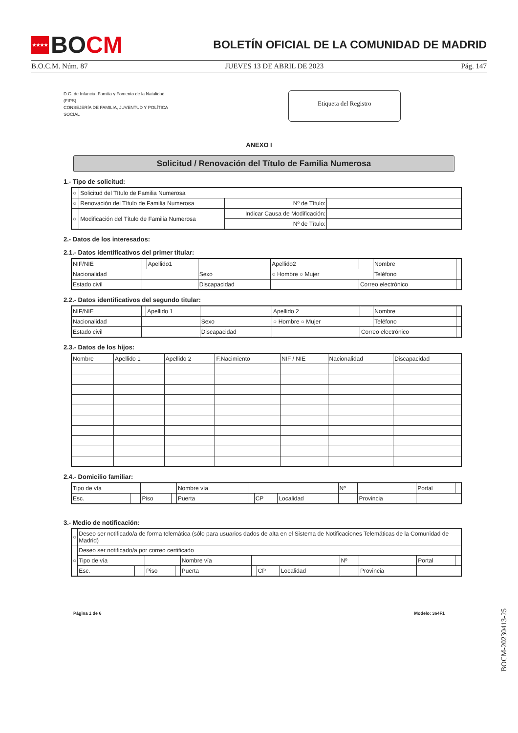★★★★ BO CM
BOLETÍN OFICIAL DE LA COMUNIDAD DE MADRID
B.O.C.M. Núm. 87 JUEVES 13 DE ABRIL DE 2023 Pág. 147
D.G. de Infancia, Familia y Fomento de la Natalidad
(FIPS)
CONSEJERÍA DE FAMILIA, JUVENTUD Y POLÍTICA
SOCIAL
Etiqueta del Registro
ANEXO I
Solicitud / Renovación del Título de Familia Numerosa
1.- Tipo de solicitud:
| ○ | Solicitud del Título de Familia Numerosa | | |
| ○ | Renovación del Título de Familia Numerosa | Nº de Título: | |
| ○ | Modificación del Título de Familia Numerosa | Indicar Causa de Modificación: | |
| | | Nº de Título: | |
2.- Datos de los interesados:
2.1.- Datos identificativos del primer titular:
| NIF/NIE | | Apellido1 | | Apellido2 | | Nombre | |
| Nacionalidad | | | Sexo | ○ Hombre ○ Mujer | | Teléfono | |
| Estado civil | | | Discapacidad | | Correo electrónico | | |
2.2.- Datos identificativos del segundo titular:
| NIF/NIE | | Apellido 1 | | Apellido 2 | | Nombre | |
| Nacionalidad | | | Sexo | ○ Hombre ○ Mujer | | Teléfono | |
| Estado civil | | | Discapacidad | | Correo electrónico | | |
2.3.- Datos de los hijos:
| Nombre | Apellido 1 | Apellido 2 | F.Nacimiento | NIF / NIE | Nacionalidad | Discapacidad |
2.4.- Domicilio familiar:
| Tipo de vía | | | | Nombre vía | | | | Nº | | Portal | |
| Esc. | | Piso | | Puerta | | CP | Localidad | | Provincia | | |
3.- Medio de notificación:
| ○ | Deseo ser notificado/a de forma telemática (sólo para usuarios dados de alta en el Sistema de Notificaciones Telemáticas de la Comunidad de Madrid) | | | | | | | | | | | |
| ○ | Deseo ser notificado/a por correo certificado | | | | | | | | | | | |
| | Tipo de vía | | | | Nombre vía | | | | Nº | | Portal | |
| | Esc. | | Piso | | Puerta | | CP | Localidad | | Provincia | | |
Página 1 de 6 Modelo: 364F1
BOCM-20230413-25